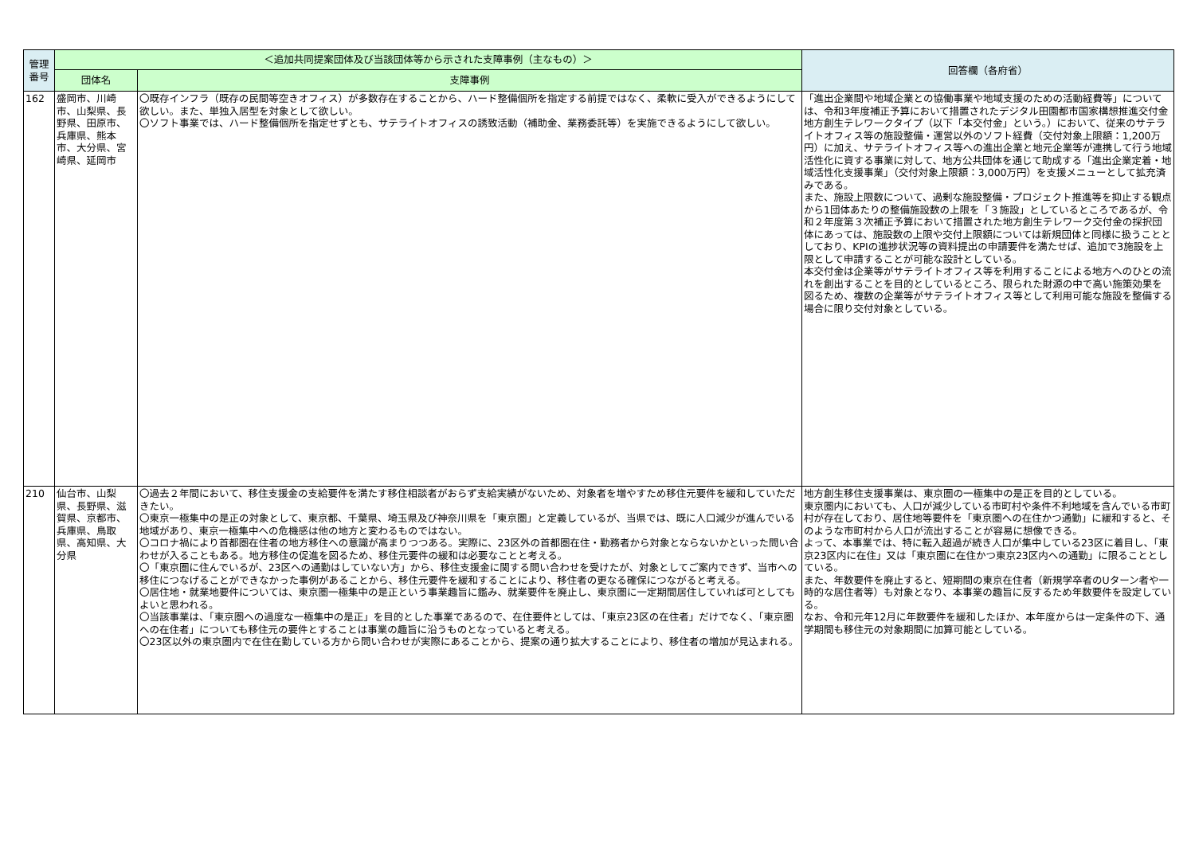| 管理番号 | ＜追加共同提案団体及び当該団体等から示された支障事例（主なもの）＞ | | 回答欄（各府省） |
| --- | --- | --- | --- |
| | 団体名 | 支障事例 | |
| 162 | 盛岡市、川崎市、山梨県、長野県、田原市、兵庫県、熊本市、大分県、宮崎県、延岡市 | 〇既存インフラ（既存の民間等空きオフィス）が多数存在することから、ハード整備個所を指定する前提ではなく、柔軟に受入ができるようにして欲しい。また、単独入居型を対象として欲しい。 〇ソフト事業では、ハード整備個所を指定せずとも、サテライトオフィスの誘致活動（補助金、業務委託等）を実施できるようにして欲しい。 | 「進出企業間や地域企業との協働事業や地域支援のための活動経費等」については、令和3年度補正予算において措置されたデジタル田園都市国家構想推進交付金 地方創生テレワークタイプ（以下「本交付金」という。）において、従来のサテライトオフィス等の施設整備・運営以外のソフト経費（交付対象上限額：1,200万円）に加え、サテライトオフィス等への進出企業と地元企業等が連携して行う地域活性化に資する事業に対して、地方公共団体を通じて助成する「進出企業定着・地域活性化支援事業」（交付対象上限額：3,000万円）を支援メニューとして拡充済みである。 また、施設上限数について、過剰な施設整備・プロジェクト推進等を抑止する観点から1団体あたりの整備施設数の上限を「３施設」としているところであるが、令和２年度第３次補正予算において措置された地方創生テレワーク交付金の採択団体にあっては、施設数の上限や交付上限額については新規団体と同様に扱うこととしており、KPIの進捗状況等の資料提出の申請要件を満たせば、追加で3施設を上限として申請することが可能な設計としている。 本交付金は企業等がサテライトオフィス等を利用することによる地方へのひとの流れを創出することを目的としているところ、限られた財源の中で高い施策効果を図るため、複数の企業等がサテライトオフィス等として利用可能な施設を整備する場合に限り交付対象としている。 |
| 210 | 仙台市、山梨県、長野県、滋賀県、京都市、兵庫県、鳥取県、高知県、大分県 | 〇過去２年間において、移住支援金の支給要件を満たす移住相談者がおらず支給実績がないため、対象者を増やすため移住元要件を緩和していただきたい。 〇東京一極集中の是正の対象として、東京都、千葉県、埼玉県及び神奈川県を「東京圏」と定義しているが、当県では、既に人口減少が進んでいる地域があり、東京一極集中への危機感は他の地方と変わるものではない。 〇コロナ禍により首都圏在住者の地方移住への意識が高まりつつある。実際に、23区外の首都圏在住・勤務者から対象とならないかといった問い合わせが入ることもある。地方移住の促進を図るため、移住元要件の緩和は必要なことと考える。 〇「東京圏に住んでいるが、23区への通勤はしていない方」から、移住支援金に関する問い合わせを受けたが、対象としてご案内できず、当市への移住につなげることができなかった事例があることから、移住元要件を緩和することにより、移住者の更なる確保につながると考える。 〇居住地・就業地要件については、東京圏一極集中の是正という事業趣旨に鑑み、就業要件を廃止し、東京圏に一定期間居住していれば可としてもよいと思われる。 〇当該事業は、「東京圏への過度な一極集中の是正」を目的とした事業であるので、在住要件としては、「東京23区の在住者」だけでなく、「東京圏への在住者」についても移住元の要件とすることは事業の趣旨に沿うものとなっていると考える。 〇23区以外の東京圏内で在住在勤している方から問い合わせが実際にあることから、提案の通り拡大することにより、移住者の増加が見込まれる。 | 地方創生移住支援事業は、東京圏の一極集中の是正を目的としている。 東京圏内においても、人口が減少している市町村や条件不利地域を含んでいる市町村が存在しており、居住地等要件を「東京圏への在住かつ通勤」に緩和すると、そのような市町村から人口が流出することが容易に想像できる。 よって、本事業では、特に転入超過が続き人口が集中している23区に着目し、「東京23区内に在住」又は「東京圏に在住かつ東京23区内への通勤」に限ることとしている。 また、年数要件を廃止すると、短期間の東京在住者（新規学卒者のUターン者や一時的な居住者等）も対象となり、本事業の趣旨に反するため年数要件を設定している。 なお、令和元年12月に年数要件を緩和したほか、本年度からは一定条件の下、通学期間も移住元の対象期間に加算可能としている。 |